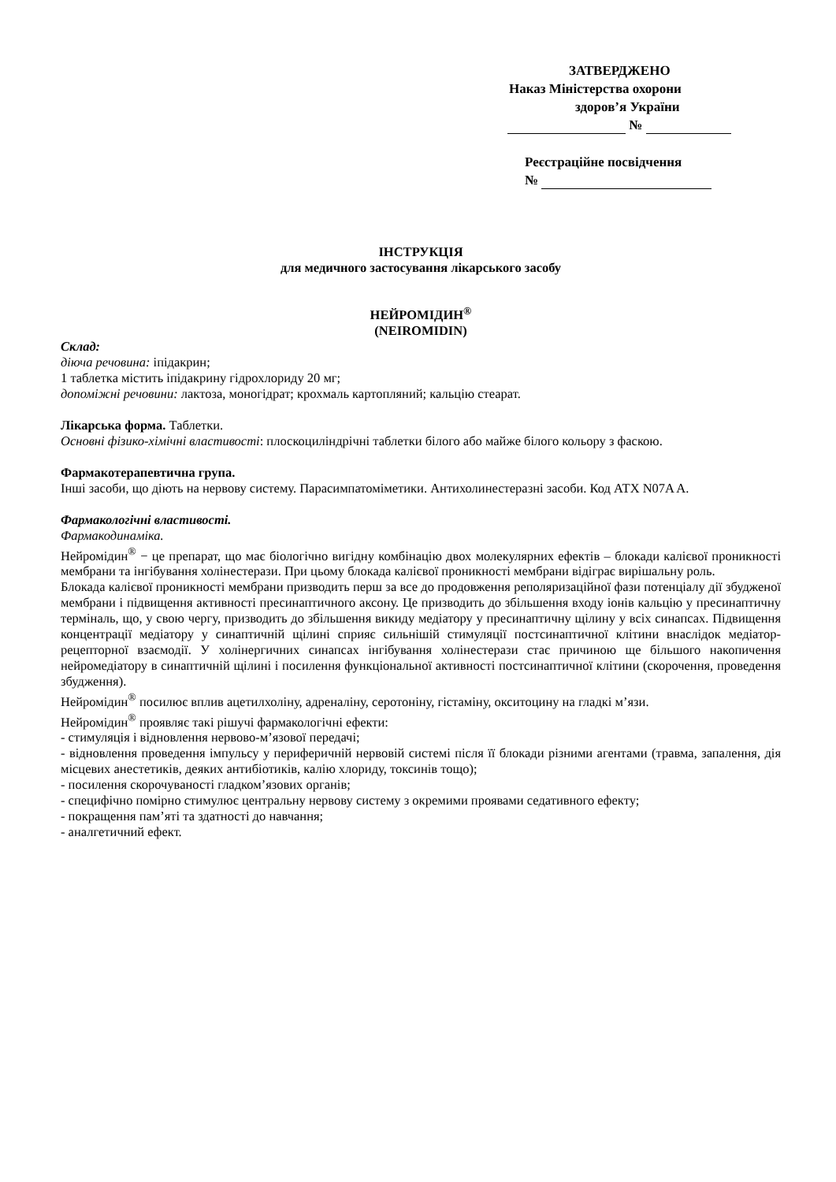ЗАТВЕРДЖЕНО
Наказ Міністерства охорони
здоров’я України
№
Реєстраційне посвідчення
№
ІНСТРУКЦІЯ
для медичного застосування лікарського засобу
НЕЙРОМІДИН<sup>®</sup>
(NEIROMIDIN)
Склад:
діюча речовина: іпідакрин;
1 таблетка містить іпідакрину гідрохлориду 20 мг;
допоміжні речовини: лактоза, моногідрат; крохмаль картопляний; кальцію стеарат.
Лікарська форма. Таблетки.
Основні фізико-хімічні властивості: плоскоциліндрічні таблетки білого або майже білого кольору з фаскою.
Фармакотерапевтична група.
Інші засоби, що діють на нервову систему. Парасимпатоміметики. Антихолинестеразні засоби. Код АТХ N07A A.
Фармакологічні властивості.
Фармакодинаміка.
Нейромідин<sup>®</sup> − це препарат, що має біологічно вигідну комбінацію двох молекулярних ефектів – блокади калієвої проникності мембрани та інгібування холінестерази. При цьому блокада калієвої проникності мембрани відіграє вирішальну роль.
Блокада калієвої проникності мембрани призводить перш за все до продовження реполяризаційної фази потенціалу дії збудженої мембрани і підвищення активності пресинаптичного аксону. Це призводить до збільшення входу іонів кальцію у пресинаптичну терміналь, що, у свою чергу, призводить до збільшення викиду медіатору у пресинаптичну щілину у всіх синапсах. Підвищення концентрації медіатору у синаптичній щілині сприяє сильнішій стимуляції постсинаптичної клітини внаслідок медіатор-рецепторної взаємодії. У холінергичних синапсах інгібування холінестерази стає причиною ще більшого накопичення нейромедіатору в синаптичній щілині і посилення функціональної активності постсинаптичної клітини (скорочення, проведення збудження).
Нейромідин<sup>®</sup> посилює вплив ацетилхоліну, адреналіну, серотоніну, гістаміну, окситоцину на гладкі м’язи.
Нейромідин<sup>®</sup> проявляє такі рішучі фармакологічні ефекти:
- стимуляція і відновлення нервово-м’язової передачі;
- відновлення проведення імпульсу у периферичній нервовій системі після її блокади різними агентами (травма, запалення, дія місцевих анестетиків, деяких антибіотиків, калію хлориду, токсинів тощо);
- посилення скорочуваності гладком’язових органів;
- специфічно помірно стимулює центральну нервову систему з окремими проявами седативного ефекту;
- покращення пам’яті та здатності до навчання;
- аналгетичний ефект.